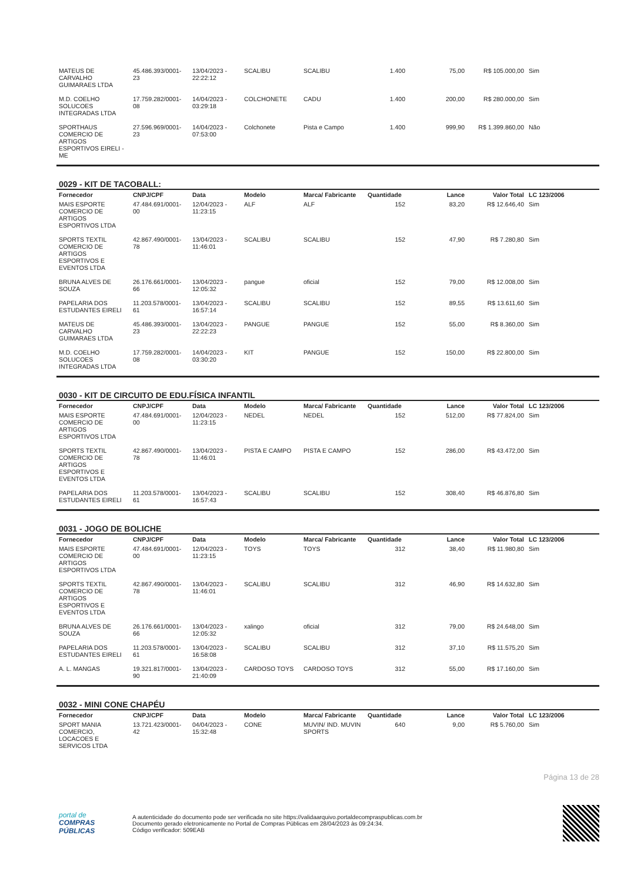| MATEUS DE CARVALHO GUIMARAES LTDA | 45.486.393/0001-23 | 13/04/2023 - 22:22:12 | SCALIBU | SCALIBU | 1.400 | 75,00 | R$ 105.000,00 | Sim |
| M.D. COELHO SOLUCOES INTEGRADAS LTDA | 17.759.282/0001-08 | 14/04/2023 - 03:29:18 | COLCHONETE | CADU | 1.400 | 200,00 | R$ 280.000,00 | Sim |
| SPORTHAUS COMERCIO DE ARTIGOS ESPORTIVOS EIRELI - ME | 27.596.969/0001-23 | 14/04/2023 - 07:53:00 | Colchonete | Pista e Campo | 1.400 | 999,90 | R$ 1.399.860,00 | Não |
0029 - KIT DE TACOBALL:
| Fornecedor | CNPJ/CPF | Data | Modelo | Marca/ Fabricante | Quantidade | Lance | Valor Total | LC 123/2006 |
| --- | --- | --- | --- | --- | --- | --- | --- | --- |
| MAIS ESPORTE COMERCIO DE ARTIGOS ESPORTIVOS LTDA | 47.484.691/0001-00 | 12/04/2023 - 11:23:15 | ALF | ALF | 152 | 83,20 | R$ 12.646,40 | Sim |
| SPORTS TEXTIL COMERCIO DE ARTIGOS ESPORTIVOS E EVENTOS LTDA | 42.867.490/0001-78 | 13/04/2023 - 11:46:01 | SCALIBU | SCALIBU | 152 | 47,90 | R$ 7.280,80 | Sim |
| BRUNA ALVES DE SOUZA | 26.176.661/0001-66 | 13/04/2023 - 12:05:32 | pangue | oficial | 152 | 79,00 | R$ 12.008,00 | Sim |
| PAPELARIA DOS ESTUDANTES EIRELI | 11.203.578/0001-61 | 13/04/2023 - 16:57:14 | SCALIBU | SCALIBU | 152 | 89,55 | R$ 13.611,60 | Sim |
| MATEUS DE CARVALHO GUIMARAES LTDA | 45.486.393/0001-23 | 13/04/2023 - 22:22:23 | PANGUE | PANGUE | 152 | 55,00 | R$ 8.360,00 | Sim |
| M.D. COELHO SOLUCOES INTEGRADAS LTDA | 17.759.282/0001-08 | 14/04/2023 - 03:30:20 | KIT | PANGUE | 152 | 150,00 | R$ 22.800,00 | Sim |
0030 - KIT DE CIRCUITO DE EDU.FÍSICA INFANTIL
| Fornecedor | CNPJ/CPF | Data | Modelo | Marca/ Fabricante | Quantidade | Lance | Valor Total | LC 123/2006 |
| --- | --- | --- | --- | --- | --- | --- | --- | --- |
| MAIS ESPORTE COMERCIO DE ARTIGOS ESPORTIVOS LTDA | 47.484.691/0001-00 | 12/04/2023 - 11:23:15 | NEDEL | NEDEL | 152 | 512,00 | R$ 77.824,00 | Sim |
| SPORTS TEXTIL COMERCIO DE ARTIGOS ESPORTIVOS E EVENTOS LTDA | 42.867.490/0001-78 | 13/04/2023 - 11:46:01 | PISTA E CAMPO | PISTA E CAMPO | 152 | 286,00 | R$ 43.472,00 | Sim |
| PAPELARIA DOS ESTUDANTES EIRELI | 11.203.578/0001-61 | 13/04/2023 - 16:57:43 | SCALIBU | SCALIBU | 152 | 308,40 | R$ 46.876,80 | Sim |
0031 - JOGO DE BOLICHE
| Fornecedor | CNPJ/CPF | Data | Modelo | Marca/ Fabricante | Quantidade | Lance | Valor Total | LC 123/2006 |
| --- | --- | --- | --- | --- | --- | --- | --- | --- |
| MAIS ESPORTE COMERCIO DE ARTIGOS ESPORTIVOS LTDA | 47.484.691/0001-00 | 12/04/2023 - 11:23:15 | TOYS | TOYS | 312 | 38,40 | R$ 11.980,80 | Sim |
| SPORTS TEXTIL COMERCIO DE ARTIGOS ESPORTIVOS E EVENTOS LTDA | 42.867.490/0001-78 | 13/04/2023 - 11:46:01 | SCALIBU | SCALIBU | 312 | 46,90 | R$ 14.632,80 | Sim |
| BRUNA ALVES DE SOUZA | 26.176.661/0001-66 | 13/04/2023 - 12:05:32 | xalingo | oficial | 312 | 79,00 | R$ 24.648,00 | Sim |
| PAPELARIA DOS ESTUDANTES EIRELI | 11.203.578/0001-61 | 13/04/2023 - 16:58:08 | SCALIBU | SCALIBU | 312 | 37,10 | R$ 11.575,20 | Sim |
| A. L. MANGAS | 19.321.817/0001-90 | 13/04/2023 - 21:40:09 | CARDOSO TOYS | CARDOSO TOYS | 312 | 55,00 | R$ 17.160,00 | Sim |
0032 - MINI CONE CHAPÉU
| Fornecedor | CNPJ/CPF | Data | Modelo | Marca/ Fabricante | Quantidade | Lance | Valor Total | LC 123/2006 |
| --- | --- | --- | --- | --- | --- | --- | --- | --- |
| SPORT MANIA COMERCIO, LOCACOES E SERVICOS LTDA | 13.721.423/0001-42 | 04/04/2023 - 15:32:48 | CONE | MUVIN/ IND. MUVIN SPORTS | 640 | 9,00 | R$ 5.760,00 | Sim |
Página 13 de 28
portal de
COMPRAS
PÚBLICAS
A autenticidade do documento pode ser verificada no site https://validaarquivo.portaldecompraspublicas.com.br
Documento gerado eletronicamente no Portal de Compras Públicas em 28/04/2023 às 09:24:34.
Código verificador: 509EAB